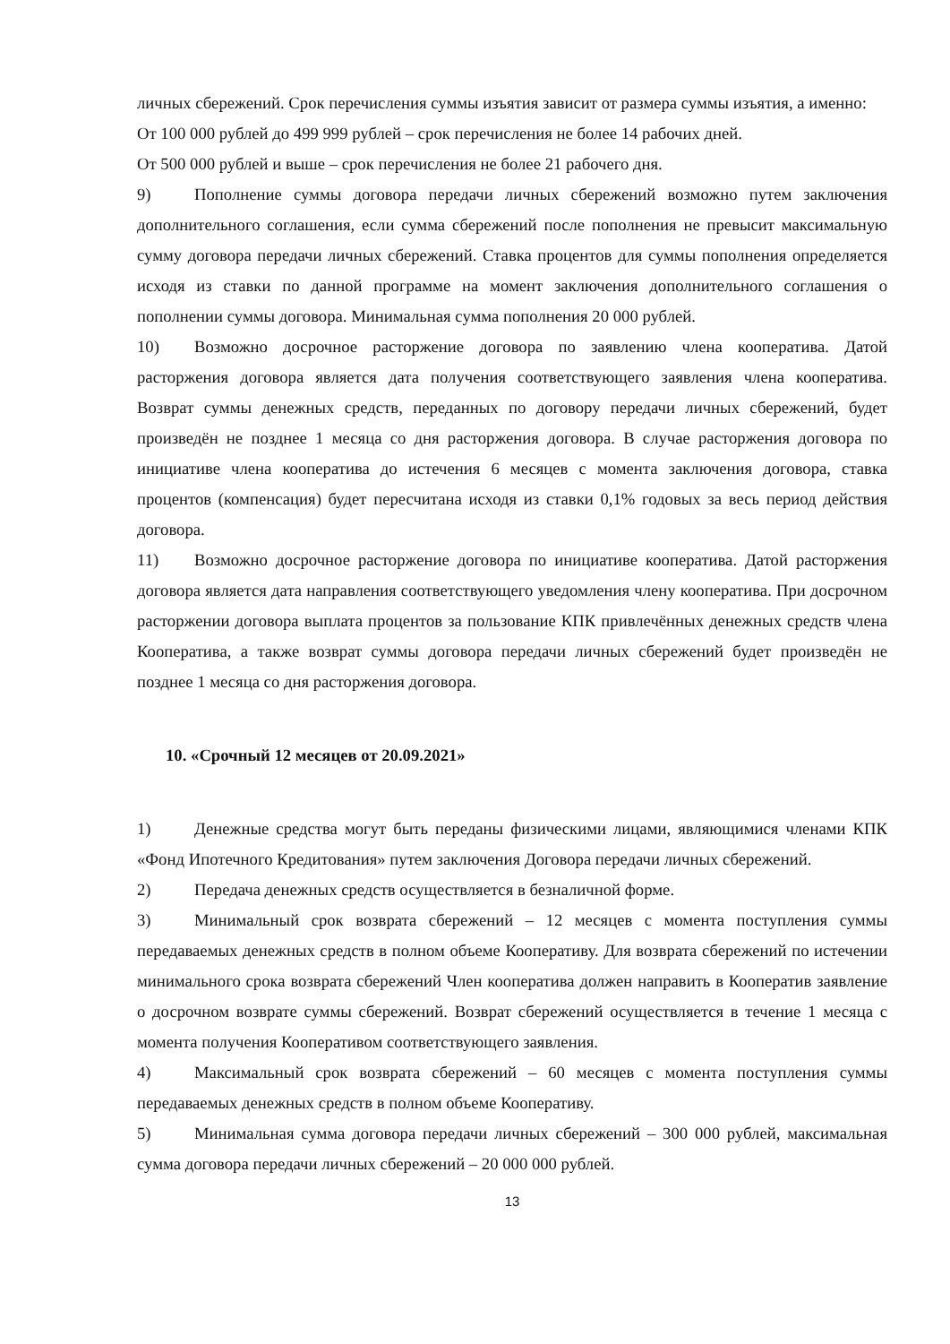личных сбережений. Срок перечисления суммы изъятия зависит от размера суммы изъятия, а именно:
От 100 000 рублей до 499 999 рублей – срок перечисления не более 14 рабочих дней.
От 500 000 рублей и выше – срок перечисления не более 21 рабочего дня.
9) Пополнение суммы договора передачи личных сбережений возможно путем заключения дополнительного соглашения, если сумма сбережений после пополнения не превысит максимальную сумму договора передачи личных сбережений. Ставка процентов для суммы пополнения определяется исходя из ставки по данной программе на момент заключения дополнительного соглашения о пополнении суммы договора. Минимальная сумма пополнения 20 000 рублей.
10) Возможно досрочное расторжение договора по заявлению члена кооператива. Датой расторжения договора является дата получения соответствующего заявления члена кооператива. Возврат суммы денежных средств, переданных по договору передачи личных сбережений, будет произведён не позднее 1 месяца со дня расторжения договора. В случае расторжения договора по инициативе члена кооператива до истечения 6 месяцев с момента заключения договора, ставка процентов (компенсация) будет пересчитана исходя из ставки 0,1% годовых за весь период действия договора.
11) Возможно досрочное расторжение договора по инициативе кооператива. Датой расторжения договора является дата направления соответствующего уведомления члену кооператива. При досрочном расторжении договора выплата процентов за пользование КПК привлечённых денежных средств члена Кооператива, а также возврат суммы договора передачи личных сбережений будет произведён не позднее 1 месяца со дня расторжения договора.
10. «Срочный 12 месяцев от 20.09.2021»
1) Денежные средства могут быть переданы физическими лицами, являющимися членами КПК «Фонд Ипотечного Кредитования» путем заключения Договора передачи личных сбережений.
2) Передача денежных средств осуществляется в безналичной форме.
3) Минимальный срок возврата сбережений – 12 месяцев с момента поступления суммы передаваемых денежных средств в полном объеме Кооперативу. Для возврата сбережений по истечении минимального срока возврата сбережений Член кооператива должен направить в Кооператив заявление о досрочном возврате суммы сбережений. Возврат сбережений осуществляется в течение 1 месяца с момента получения Кооперативом соответствующего заявления.
4) Максимальный срок возврата сбережений – 60 месяцев с момента поступления суммы передаваемых денежных средств в полном объеме Кооперативу.
5) Минимальная сумма договора передачи личных сбережений – 300 000 рублей, максимальная сумма договора передачи личных сбережений – 20 000 000 рублей.
13